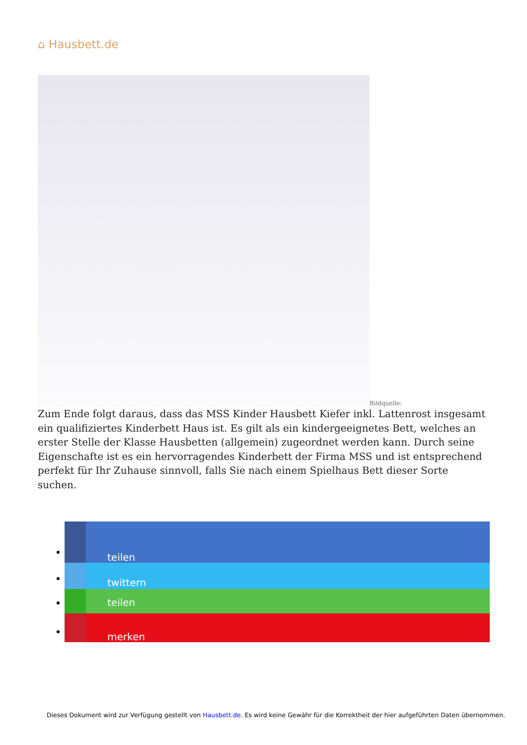⌂ Hausbett.de
Bildquelle:
Zum Ende folgt daraus, dass das MSS Kinder Hausbett Kiefer inkl. Lattenrost insgesamt ein qualifiziertes Kinderbett Haus ist. Es gilt als ein kindergeeignetes Bett, welches an erster Stelle der Klasse Hausbetten (allgemein) zugeordnet werden kann. Durch seine Eigenschafte ist es ein hervorragendes Kinderbett der Firma MSS und ist entsprechend perfekt für Ihr Zuhause sinnvoll, falls Sie nach einem Spielhaus Bett dieser Sorte suchen.
teilen
twittern
teilen
merken
Dieses Dokument wird zur Verfügung gestellt von Hausbett.de. Es wird keine Gewähr für die Korrektheit der hier aufgeführten Daten übernommen.